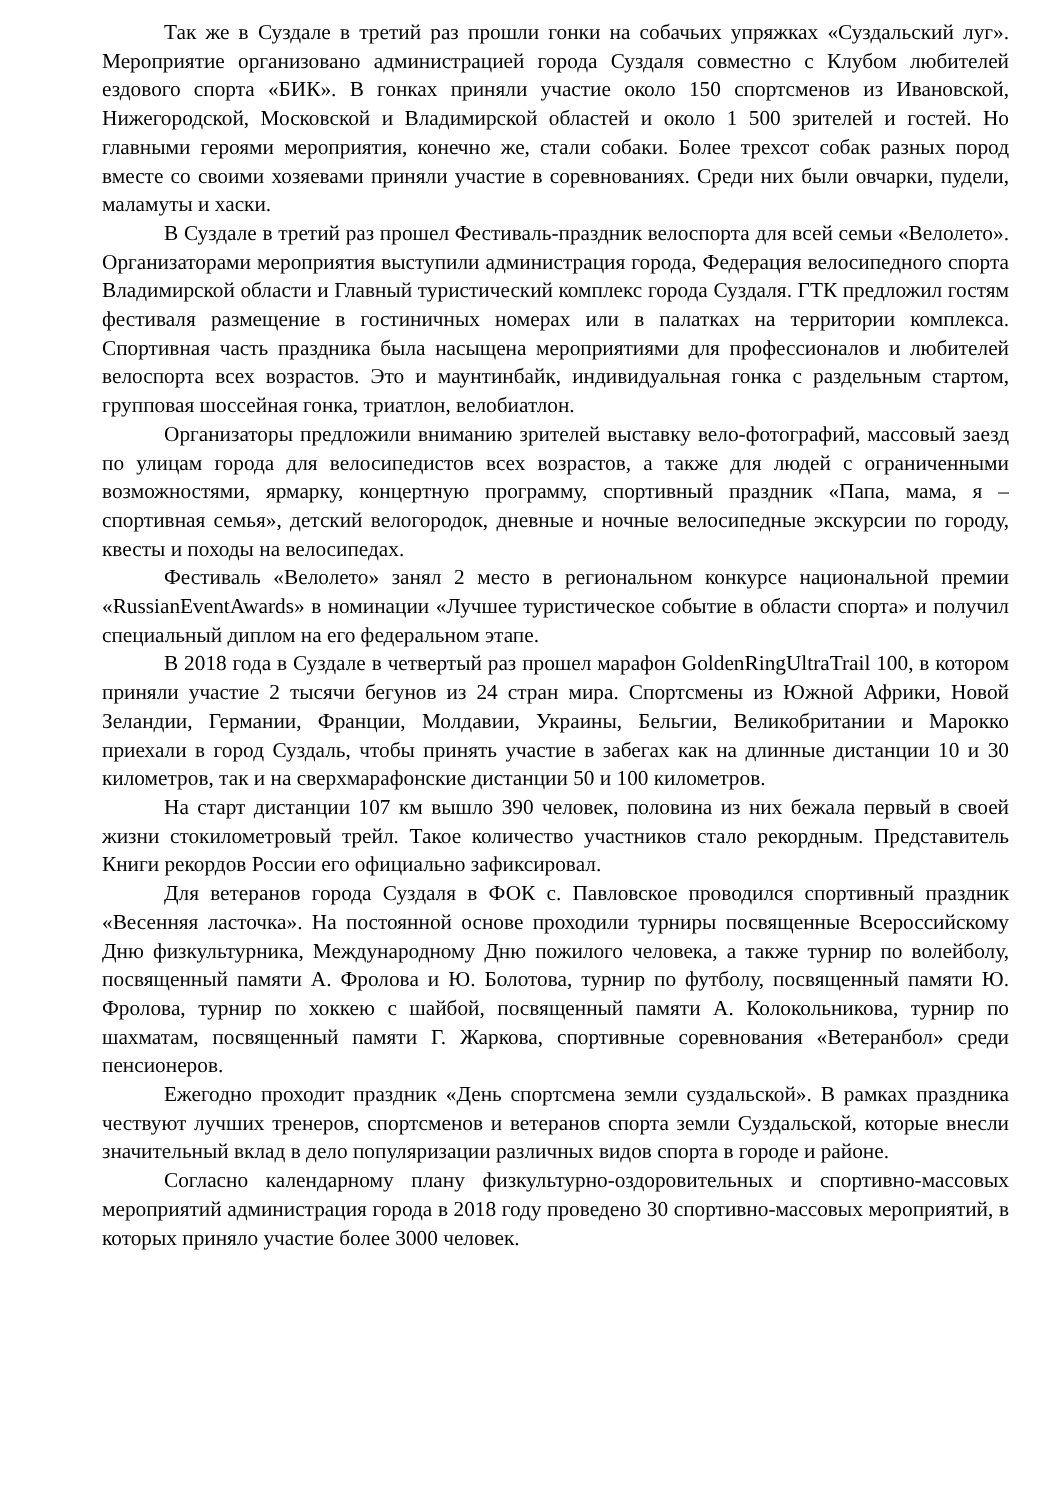Так же в Суздале в третий раз прошли гонки на собачьих упряжках «Суздальский луг». Мероприятие организовано администрацией города Суздаля совместно с Клубом любителей ездового спорта «БИК». В гонках приняли участие около 150 спортсменов из Ивановской, Нижегородской, Московской и Владимирской областей и около 1 500 зрителей и гостей. Но главными героями мероприятия, конечно же, стали собаки. Более трехсот собак разных пород вместе со своими хозяевами приняли участие в соревнованиях. Среди них были овчарки, пудели, маламуты и хаски.
В Суздале в третий раз прошел Фестиваль-праздник велоспорта для всей семьи «Велолето». Организаторами мероприятия выступили администрация города, Федерация велосипедного спорта Владимирской области и Главный туристический комплекс города Суздаля. ГТК предложил гостям фестиваля размещение в гостиничных номерах или в палатках на территории комплекса. Спортивная часть праздника была насыщена мероприятиями для профессионалов и любителей велоспорта всех возрастов. Это и маунтинбайк, индивидуальная гонка с раздельным стартом, групповая шоссейная гонка, триатлон, велобиатлон.
Организаторы предложили вниманию зрителей выставку вело-фотографий, массовый заезд по улицам города для велосипедистов всех возрастов, а также для людей с ограниченными возможностями, ярмарку, концертную программу, спортивный праздник «Папа, мама, я – спортивная семья», детский велогородок, дневные и ночные велосипедные экскурсии по городу, квесты и походы на велосипедах.
Фестиваль «Велолето» занял 2 место в региональном конкурсе национальной премии «RussianEventAwards» в номинации «Лучшее туристическое событие в области спорта» и получил специальный диплом на его федеральном этапе.
В 2018 года в Суздале в четвертый раз прошел марафон GoldenRingUltraTrail 100, в котором приняли участие 2 тысячи бегунов из 24 стран мира. Спортсмены из Южной Африки, Новой Зеландии, Германии, Франции, Молдавии, Украины, Бельгии, Великобритании и Марокко приехали в город Суздаль, чтобы принять участие в забегах как на длинные дистанции 10 и 30 километров, так и на сверхмарафонские дистанции 50 и 100 километров.
На старт дистанции 107 км вышло 390 человек, половина из них бежала первый в своей жизни стокилометровый трейл. Такое количество участников стало рекордным. Представитель Книги рекордов России его официально зафиксировал.
Для ветеранов города Суздаля в ФОК с. Павловское проводился спортивный праздник «Весенняя ласточка». На постоянной основе проходили турниры посвященные Всероссийскому Дню физкультурника, Международному Дню пожилого человека, а также турнир по волейболу, посвященный памяти А. Фролова и Ю. Болотова, турнир по футболу, посвященный памяти Ю. Фролова, турнир по хоккею с шайбой, посвященный памяти А. Колокольникова, турнир по шахматам, посвященный памяти Г. Жаркова, спортивные соревнования «Ветеранбол» среди пенсионеров.
Ежегодно проходит праздник «День спортсмена земли суздальской». В рамках праздника чествуют лучших тренеров, спортсменов и ветеранов спорта земли Суздальской, которые внесли значительный вклад в дело популяризации различных видов спорта в городе и районе.
Согласно календарному плану физкультурно-оздоровительных и спортивно-массовых мероприятий администрация города в 2018 году проведено 30 спортивно-массовых мероприятий, в которых приняло участие более 3000 человек.